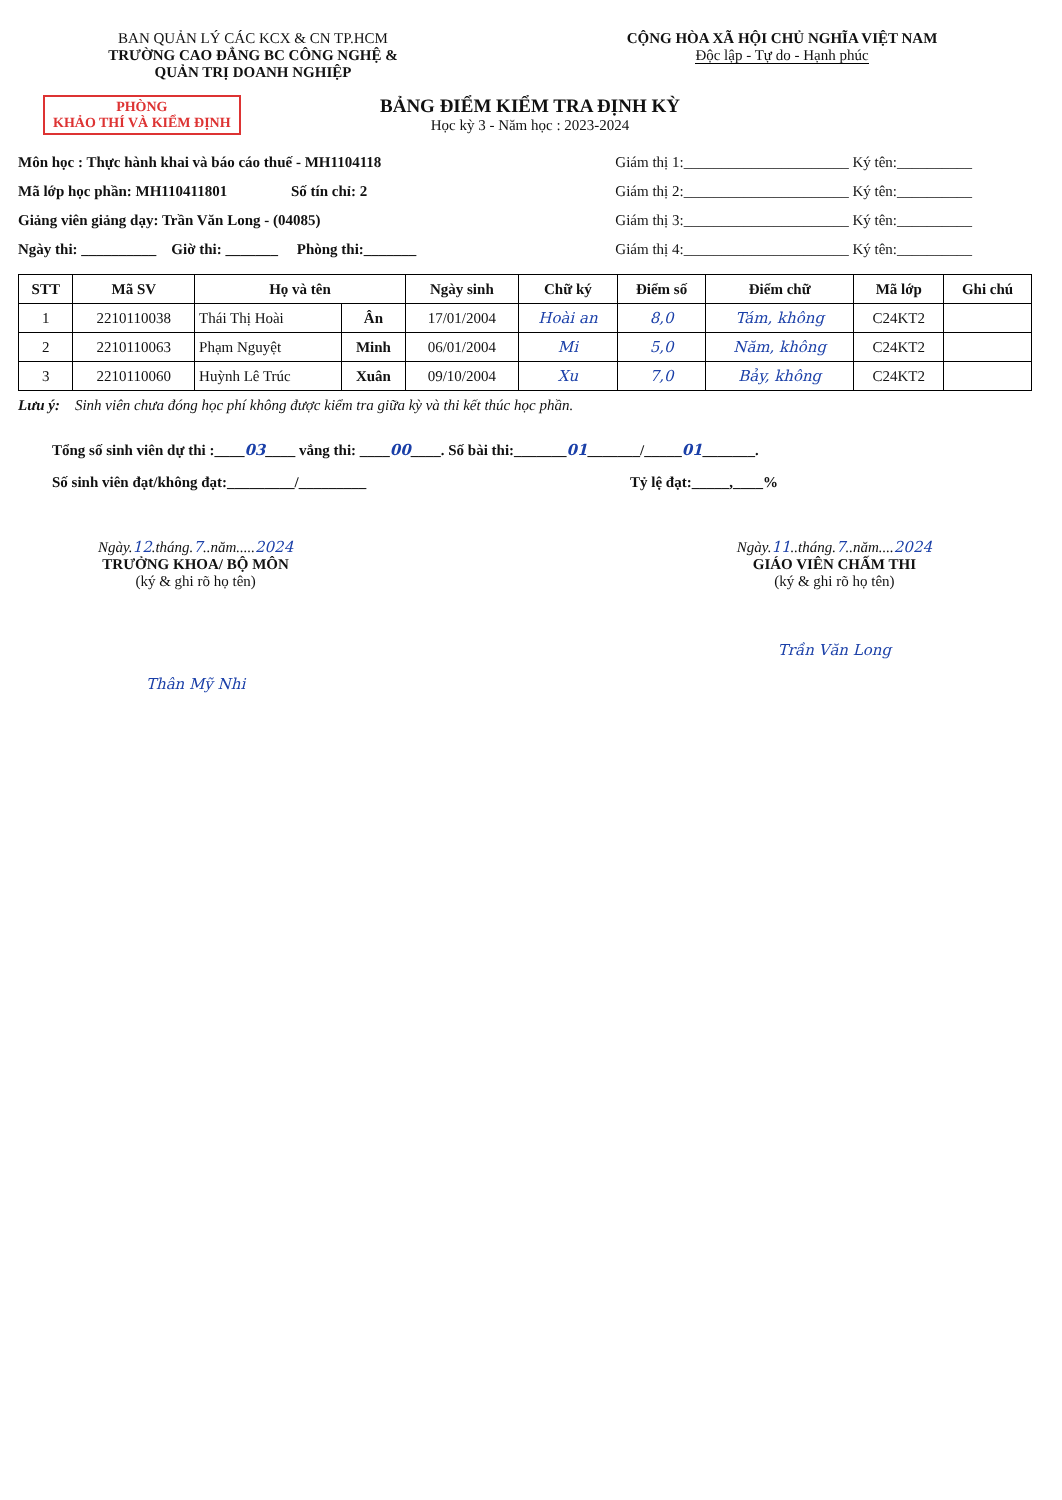BAN QUẢN LÝ CÁC KCX & CN TP.HCM
TRƯỜNG CAO ĐẲNG BC CÔNG NGHỆ &
QUẢN TRỊ DOANH NGHIỆP
CỘNG HÒA XÃ HỘI CHỦ NGHĨA VIỆT NAM
Độc lập - Tự do - Hạnh phúc
PHÒNG
KHẢO THÍ VÀ KIỂM ĐỊNH
BẢNG ĐIỂM KIỂM TRA ĐỊNH KỲ
Học kỳ 3 - Năm học : 2023-2024
Môn học : Thực hành khai và báo cáo thuế - MH1104118
Mã lớp học phần: MH110411801 Số tín chỉ: 2
Giảng viên giảng dạy: Trần Văn Long - (04085)
Ngày thi: __________ Giờ thi: _______ Phòng thi:_______
Giám thị 1:______________________ Ký tên:__________
Giám thị 2:______________________ Ký tên:__________
Giám thị 3:______________________ Ký tên:__________
Giám thị 4:______________________ Ký tên:__________
| STT | Mã SV | Họ và tên | | Ngày sinh | Chữ ký | Điểm số | Điểm chữ | Mã lớp | Ghi chú |
| --- | --- | --- | --- | --- | --- | --- | --- | --- | --- |
| 1 | 2210110038 | Thái Thị Hoài | Ân | 17/01/2004 | Hoài an | 8,0 | Tám, không | C24KT2 | |
| 2 | 2210110063 | Phạm Nguyệt | Minh | 06/01/2004 | Mi | 5,0 | Năm, không | C24KT2 | |
| 3 | 2210110060 | Huỳnh Lê Trúc | Xuân | 09/10/2004 | Xu | 7,0 | Bảy, không | C24KT2 | |
Lưu ý: Sinh viên chưa đóng học phí không được kiểm tra giữa kỳ và thi kết thúc học phần.
Tổng số sinh viên dự thi :____03____ vắng thi: ____00____. Số bài thi:_______01_______/_____01_______.
Số sinh viên đạt/không đạt:_________/_________ Tỷ lệ đạt:_____,____%
Ngày.12.tháng.7..năm.....2024
TRƯỞNG KHOA/ BỘ MÔN
(ký & ghi rõ họ tên)
Thân Mỹ Nhi
Ngày.11..tháng.7..năm....2024
GIÁO VIÊN CHẤM THI
(ký & ghi rõ họ tên)
Trần Văn Long